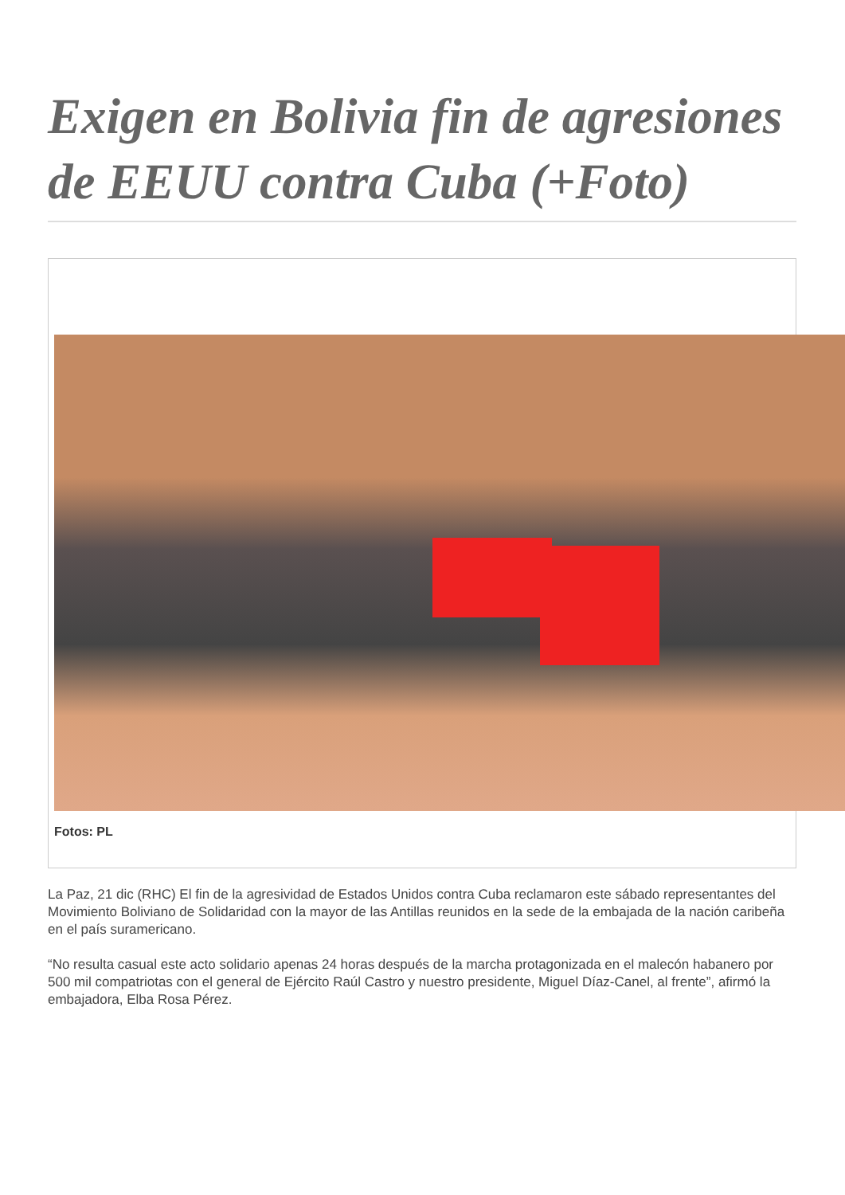Exigen en Bolivia fin de agresiones de EEUU contra Cuba (+Foto)
Fotos: PL
La Paz, 21 dic (RHC) El fin de la agresividad de Estados Unidos contra Cuba reclamaron este sábado representantes del Movimiento Boliviano de Solidaridad con la mayor de las Antillas reunidos en la sede de la embajada de la nación caribeña en el país suramericano.
“No resulta casual este acto solidario apenas 24 horas después de la marcha protagonizada en el malecón habanero por 500 mil compatriotas con el general de Ejército Raúl Castro y nuestro presidente, Miguel Díaz-Canel, al frente”, afirmó la embajadora, Elba Rosa Pérez.